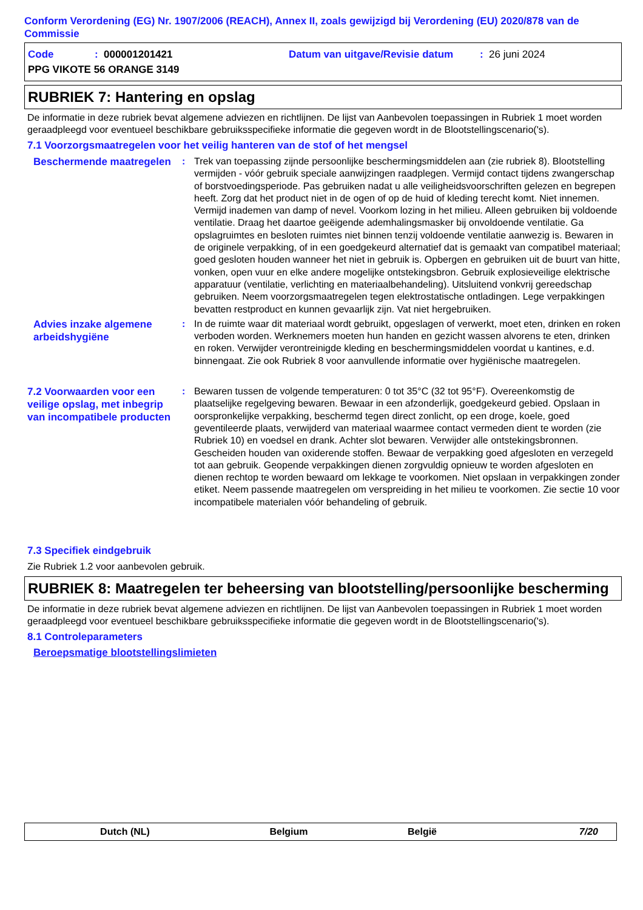Conform Verordening (EG) Nr. 1907/2006 (REACH), Annex II, zoals gewijzigd bij Verordening (EU) 2020/878 van de Commissie
Code: 000001201421 Datum van uitgave/Revisie datum: 26 juni 2024
PPG VIKOTE 56 ORANGE 3149
RUBRIEK 7: Hantering en opslag
De informatie in deze rubriek bevat algemene adviezen en richtlijnen. De lijst van Aanbevolen toepassingen in Rubriek 1 moet worden geraadpleegd voor eventueel beschikbare gebruiksspecifieke informatie die gegeven wordt in de Blootstellingscenario('s).
7.1 Voorzorgsmaatregelen voor het veilig hanteren van de stof of het mengsel
Beschermende maatregelen
: Trek van toepassing zijnde persoonlijke beschermingsmiddelen aan (zie rubriek 8). Blootstelling vermijden - vóór gebruik speciale aanwijzingen raadplegen. Vermijd contact tijdens zwangerschap of borstvoedingsperiode. Pas gebruiken nadat u alle veiligheidsvoorschriften gelezen en begrepen heeft. Zorg dat het product niet in de ogen of op de huid of kleding terecht komt. Niet innemen. Vermijd inademen van damp of nevel. Voorkom lozing in het milieu. Alleen gebruiken bij voldoende ventilatie. Draag het daartoe geëigende ademhalingsmasker bij onvoldoende ventilatie. Ga opslagruimtes en besloten ruimtes niet binnen tenzij voldoende ventilatie aanwezig is. Bewaren in de originele verpakking, of in een goedgekeurd alternatief dat is gemaakt van compatibel materiaal; goed gesloten houden wanneer het niet in gebruik is. Opbergen en gebruiken uit de buurt van hitte, vonken, open vuur en elke andere mogelijke ontstekingsbron. Gebruik explosieveilige elektrische apparatuur (ventilatie, verlichting en materiaalbehandeling). Uitsluitend vonkvrij gereedschap gebruiken. Neem voorzorgsmaatregelen tegen elektrostatische ontladingen. Lege verpakkingen bevatten restproduct en kunnen gevaarlijk zijn. Vat niet hergebruiken.
Advies inzake algemene arbeidshygiëne
: In de ruimte waar dit materiaal wordt gebruikt, opgeslagen of verwerkt, moet eten, drinken en roken verboden worden. Werknemers moeten hun handen en gezicht wassen alvorens te eten, drinken en roken. Verwijder verontreinigde kleding en beschermingsmiddelen voordat u kantines, e.d. binnengaat. Zie ook Rubriek 8 voor aanvullende informatie over hygiënische maatregelen.
7.2 Voorwaarden voor een veilige opslag, met inbegrip van incompatibele producten
: Bewaren tussen de volgende temperaturen: 0 tot 35°C (32 tot 95°F). Overeenkomstig de plaatselijke regelgeving bewaren. Bewaar in een afzonderlijk, goedgekeurd gebied. Opslaan in oorspronkelijke verpakking, beschermd tegen direct zonlicht, op een droge, koele, goed geventileerde plaats, verwijderd van materiaal waarmee contact vermeden dient te worden (zie Rubriek 10) en voedsel en drank. Achter slot bewaren. Verwijder alle ontstekingsbronnen. Gescheiden houden van oxiderende stoffen. Bewaar de verpakking goed afgesloten en verzegeld tot aan gebruik. Geopende verpakkingen dienen zorgvuldig opnieuw te worden afgesloten en dienen rechtop te worden bewaard om lekkage te voorkomen. Niet opslaan in verpakkingen zonder etiket. Neem passende maatregelen om verspreiding in het milieu te voorkomen. Zie sectie 10 voor incompatibele materialen vóór behandeling of gebruik.
7.3 Specifiek eindgebruik
Zie Rubriek 1.2 voor aanbevolen gebruik.
RUBRIEK 8: Maatregelen ter beheersing van blootstelling/persoonlijke bescherming
De informatie in deze rubriek bevat algemene adviezen en richtlijnen. De lijst van Aanbevolen toepassingen in Rubriek 1 moet worden geraadpleegd voor eventueel beschikbare gebruiksspecifieke informatie die gegeven wordt in de Blootstellingscenario('s).
8.1 Controleparameters
Beroepsmatige blootstellingslimieten
Dutch (NL) Belgium België 7/20